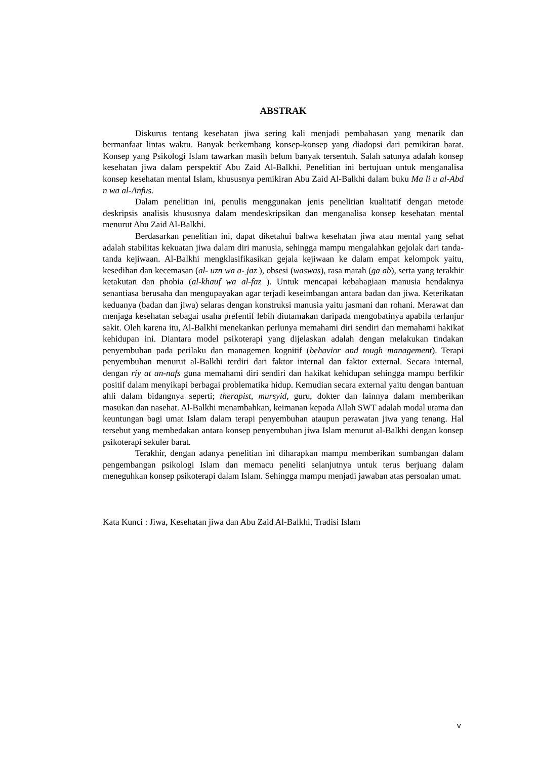ABSTRAK
Diskurus tentang kesehatan jiwa sering kali menjadi pembahasan yang menarik dan bermanfaat lintas waktu. Banyak berkembang konsep-konsep yang diadopsi dari pemikiran barat. Konsep yang Psikologi Islam tawarkan masih belum banyak tersentuh. Salah satunya adalah konsep kesehatan jiwa dalam perspektif Abu Zaid Al-Balkhi. Penelitian ini bertujuan untuk menganalisa konsep kesehatan mental Islam, khususnya pemikiran Abu Zaid Al-Balkhi dalam buku Ma li u al-Abd n wa al-Anfus.
Dalam penelitian ini, penulis menggunakan jenis penelitian kualitatif dengan metode deskripsis analisis khususnya dalam mendeskripsikan dan menganalisa konsep kesehatan mental menurut Abu Zaid Al-Balkhi.
Berdasarkan penelitian ini, dapat diketahui bahwa kesehatan jiwa atau mental yang sehat adalah stabilitas kekuatan jiwa dalam diri manusia, sehingga mampu mengalahkan gejolak dari tanda-tanda kejiwaan. Al-Balkhi mengklasifikasikan gejala kejiwaan ke dalam empat kelompok yaitu, kesedihan dan kecemasan (al- uzn wa a- jaz ), obsesi (waswas), rasa marah (ga ab), serta yang terakhir ketakutan dan phobia (al-khauf wa al-faz ). Untuk mencapai kebahagiaan manusia hendaknya senantiasa berusaha dan mengupayakan agar terjadi keseimbangan antara badan dan jiwa. Keterikatan keduanya (badan dan jiwa) selaras dengan konstruksi manusia yaitu jasmani dan rohani. Merawat dan menjaga kesehatan sebagai usaha prefentif lebih diutamakan daripada mengobatinya apabila terlanjur sakit. Oleh karena itu, Al-Balkhi menekankan perlunya memahami diri sendiri dan memahami hakikat kehidupan ini. Diantara model psikoterapi yang dijelaskan adalah dengan melakukan tindakan penyembuhan pada perilaku dan managemen kognitif (behavior and tough management). Terapi penyembuhan menurut al-Balkhi terdiri dari faktor internal dan faktor external. Secara internal, dengan riy at an-nafs guna memahami diri sendiri dan hakikat kehidupan sehingga mampu berfikir positif dalam menyikapi berbagai problematika hidup. Kemudian secara external yaitu dengan bantuan ahli dalam bidangnya seperti; therapist, mursyid, guru, dokter dan lainnya dalam memberikan masukan dan nasehat. Al-Balkhi menambahkan, keimanan kepada Allah SWT adalah modal utama dan keuntungan bagi umat Islam dalam terapi penyembuhan ataupun perawatan jiwa yang tenang. Hal tersebut yang membedakan antara konsep penyembuhan jiwa Islam menurut al-Balkhi dengan konsep psikoterapi sekuler barat.
Terakhir, dengan adanya penelitian ini diharapkan mampu memberikan sumbangan dalam pengembangan psikologi Islam dan memacu peneliti selanjutnya untuk terus berjuang dalam meneguhkan konsep psikoterapi dalam Islam. Sehingga mampu menjadi jawaban atas persoalan umat.
Kata Kunci : Jiwa, Kesehatan jiwa dan Abu Zaid Al-Balkhi, Tradisi Islam
v